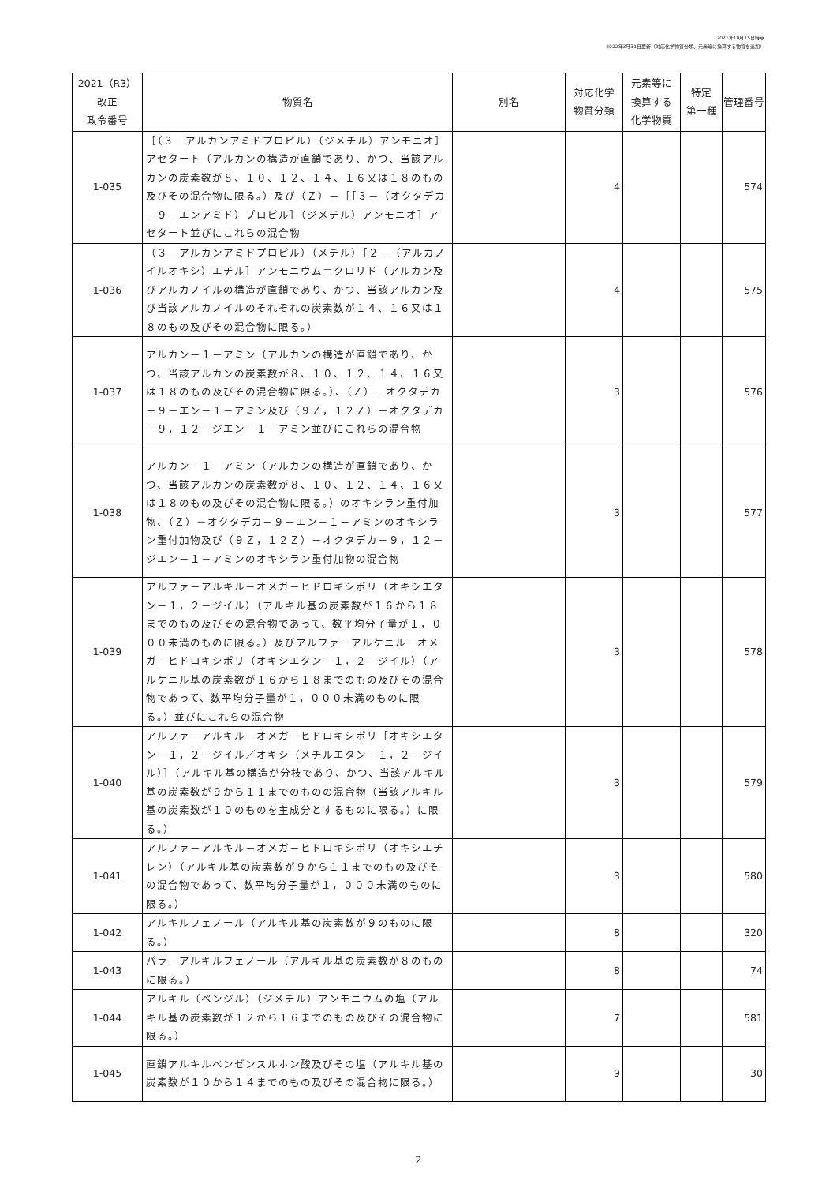2021年10月15日時点
2022年3月31日更新（対応化学物質分類、元素等に換算する物質を追加）
| 2021（R3） 改正 政令番号 | 物質名 | 別名 | 対応化学 物質分類 | 元素等に 換算する 化学物質 | 特定 第一種 | 管理番号 |
| --- | --- | --- | --- | --- | --- | --- |
| 1-035 | ［（３－アルカンアミドプロピル）（ジメチル）アンモニオ］アセタート（アルカンの構造が直鎖であり、かつ、当該アルカンの炭素数が８、１０、１２、１４、１６又は１８のもの及びその混合物に限る。）及び（Ｚ）－［［３－（オクタデカ－９－エンアミド）プロピル］（ジメチル）アンモニオ］アセタート並びにこれらの混合物 | | 4 | | | 574 |
| 1-036 | （３－アルカンアミドプロピル）（メチル）［２－（アルカノイルオキシ）エチル］アンモニウム＝クロリド（アルカン及びアルカノイルの構造が直鎖であり、かつ、当該アルカン及び当該アルカノイルのそれぞれの炭素数が１４、１６又は１８のもの及びその混合物に限る。） | | 4 | | | 575 |
| 1-037 | アルカン－１－アミン（アルカンの構造が直鎖であり、かつ、当該アルカンの炭素数が８、１０、１２、１４、１６又は１８のもの及びその混合物に限る。）、（Ｚ）－オクタデカ－９－エン－１－アミン及び（９Ｚ，１２Ｚ）－オクタデカ－９，１２－ジエン－１－アミン並びにこれらの混合物 | | 3 | | | 576 |
| 1-038 | アルカン－１－アミン（アルカンの構造が直鎖であり、かつ、当該アルカンの炭素数が８、１０、１２、１４、１６又は１８のもの及びその混合物に限る。）のオキシラン重付加物、（Ｚ）－オクタデカ－９－エン－１－アミンのオキシラン重付加物及び（９Ｚ，１２Ｚ）－オクタデカ－９，１２－ジエン－１－アミンのオキシラン重付加物の混合物 | | 3 | | | 577 |
| 1-039 | アルファ－アルキル－オメガ－ヒドロキシポリ（オキシエタン－１，２－ジイル）（アルキル基の炭素数が１６から１８までのもの及びその混合物であって、数平均分子量が１，０００未満のものに限る。）及びアルファ－アルケニル－オメガ－ヒドロキシポリ（オキシエタン－１，２－ジイル）（アルケニル基の炭素数が１６から１８までのもの及びその混合物であって、数平均分子量が１，０００未満のものに限る。）並びにこれらの混合物 | | 3 | | | 578 |
| 1-040 | アルファ－アルキル－オメガ－ヒドロキシポリ［オキシエタン－１，２－ジイル／オキシ（メチルエタン－１，２－ジイル）］（アルキル基の構造が分枝であり、かつ、当該アルキル基の炭素数が９から１１までのものの混合物（当該アルキル基の炭素数が１０のものを主成分とするものに限る。）に限る。） | | 3 | | | 579 |
| 1-041 | アルファ－アルキル－オメガ－ヒドロキシポリ（オキシエチレン）（アルキル基の炭素数が９から１１までのもの及びその混合物であって、数平均分子量が１，０００未満のものに限る。） | | 3 | | | 580 |
| 1-042 | アルキルフェノール（アルキル基の炭素数が９のものに限る。） | | 8 | | | 320 |
| 1-043 | パラ－アルキルフェノール（アルキル基の炭素数が８のものに限る。） | | 8 | | | 74 |
| 1-044 | アルキル（ベンジル）（ジメチル）アンモニウムの塩（アルキル基の炭素数が１２から１６までのもの及びその混合物に限る。） | | 7 | | | 581 |
| 1-045 | 直鎖アルキルベンゼンスルホン酸及びその塩（アルキル基の炭素数が１０から１４までのもの及びその混合物に限る。） | | 9 | | | 30 |
2